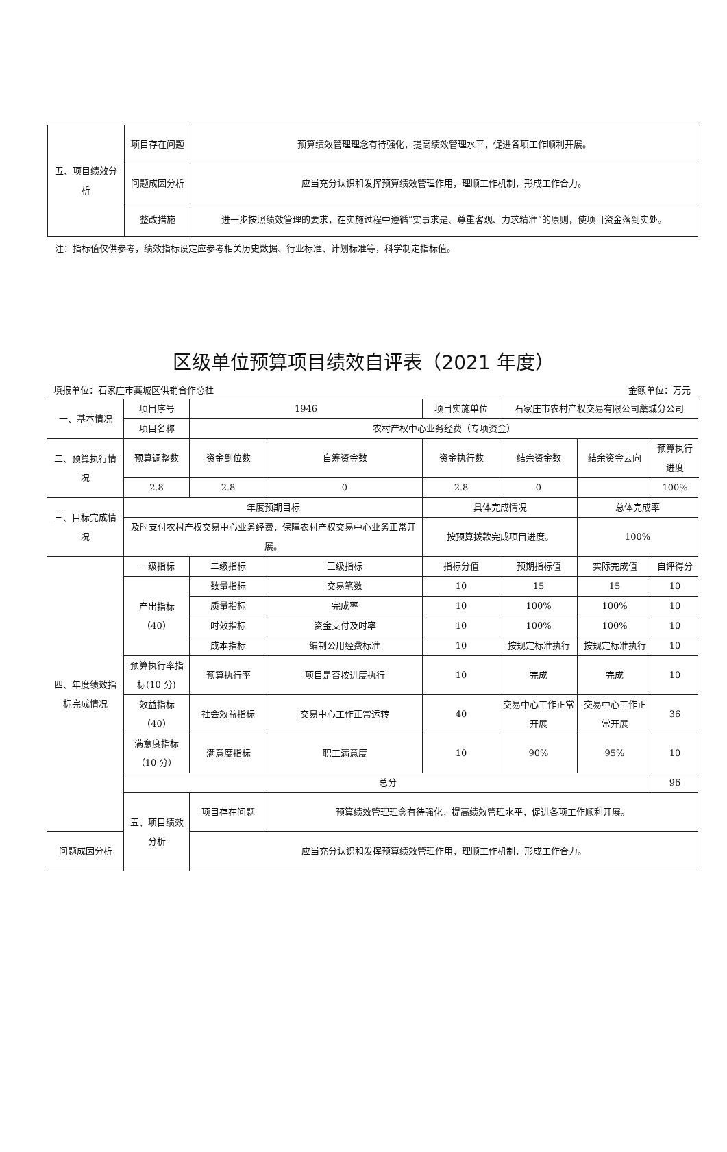| 五、项目绩效分析 | 项目存在问题 | 预算绩效管理理念有待强化，提高绩效管理水平，促进各项工作顺利开展。 |
| | 问题成因分析 | 应当充分认识和发挥预算绩效管理作用，理顺工作机制，形成工作合力。 |
| | 整改措施 | 进一步按照绩效管理的要求，在实施过程中遵循“实事求是、尊重客观、力求精准”的原则，使项目资金落到实处。 |
注：指标值仅供参考，绩效指标设定应参考相关历史数据、行业标准、计划标准等，科学制定指标值。
区级单位预算项目绩效自评表（2021 年度）
填报单位：石家庄市藁城区供销合作总社 金额单位：万元
| 一、基本情况 | 项目序号 | 1946 | | 项目实施单位 | 石家庄市农村产权交易有限公司藁城分公司 | | |
| | 项目名称 | 农村产权中心业务经费（专项资金） | | | | | |
| 二、预算执行情况 | 预算调整数 | 资金到位数 | 自筹资金数 | 资金执行数 | 结余资金数 | 结余资金去向 | 预算执行进度 |
| | 2.8 | 2.8 | 0 | 2.8 | 0 | | 100% |
| 三、目标完成情况 | 年度预期目标 | | | 具体完成情况 | | 总体完成率 | |
| | 及时支付农村产权交易中心业务经费，保障农村产权交易中心业务正常开展。 | | | 按预算拨款完成项目进度。 | | 100% | |
| 四、年度绩效指标完成情况 | 一级指标 | 二级指标 | 三级指标 | 指标分值 | 预期指标值 | 实际完成值 | 自评得分 |
| | 产出指标（40） | 数量指标 | 交易笔数 | 10 | 15 | 15 | 10 |
| | | 质量指标 | 完成率 | 10 | 100% | 100% | 10 |
| | | 时效指标 | 资金支付及时率 | 10 | 100% | 100% | 10 |
| | | 成本指标 | 编制公用经费标准 | 10 | 按规定标准执行 | 按规定标准执行 | 10 |
| | 预算执行率指标(10 分) | 预算执行率 | 项目是否按进度执行 | 10 | 完成 | 完成 | 10 |
| | 效益指标（40） | 社会效益指标 | 交易中心工作正常运转 | 40 | 交易中心工作正常开展 | 交易中心工作正常开展 | 36 |
| | 满意度指标（10 分） | 满意度指标 | 职工满意度 | 10 | 90% | 95% | 10 |
| | 总分 | | | | | | 96 |
| | 五、项目绩效分析 | 项目存在问题 | 预算绩效管理理念有待强化，提高绩效管理水平，促进各项工作顺利开展。 | | | | |
| 问题成因分析 | | 应当充分认识和发挥预算绩效管理作用，理顺工作机制，形成工作合力。 | | | | | |